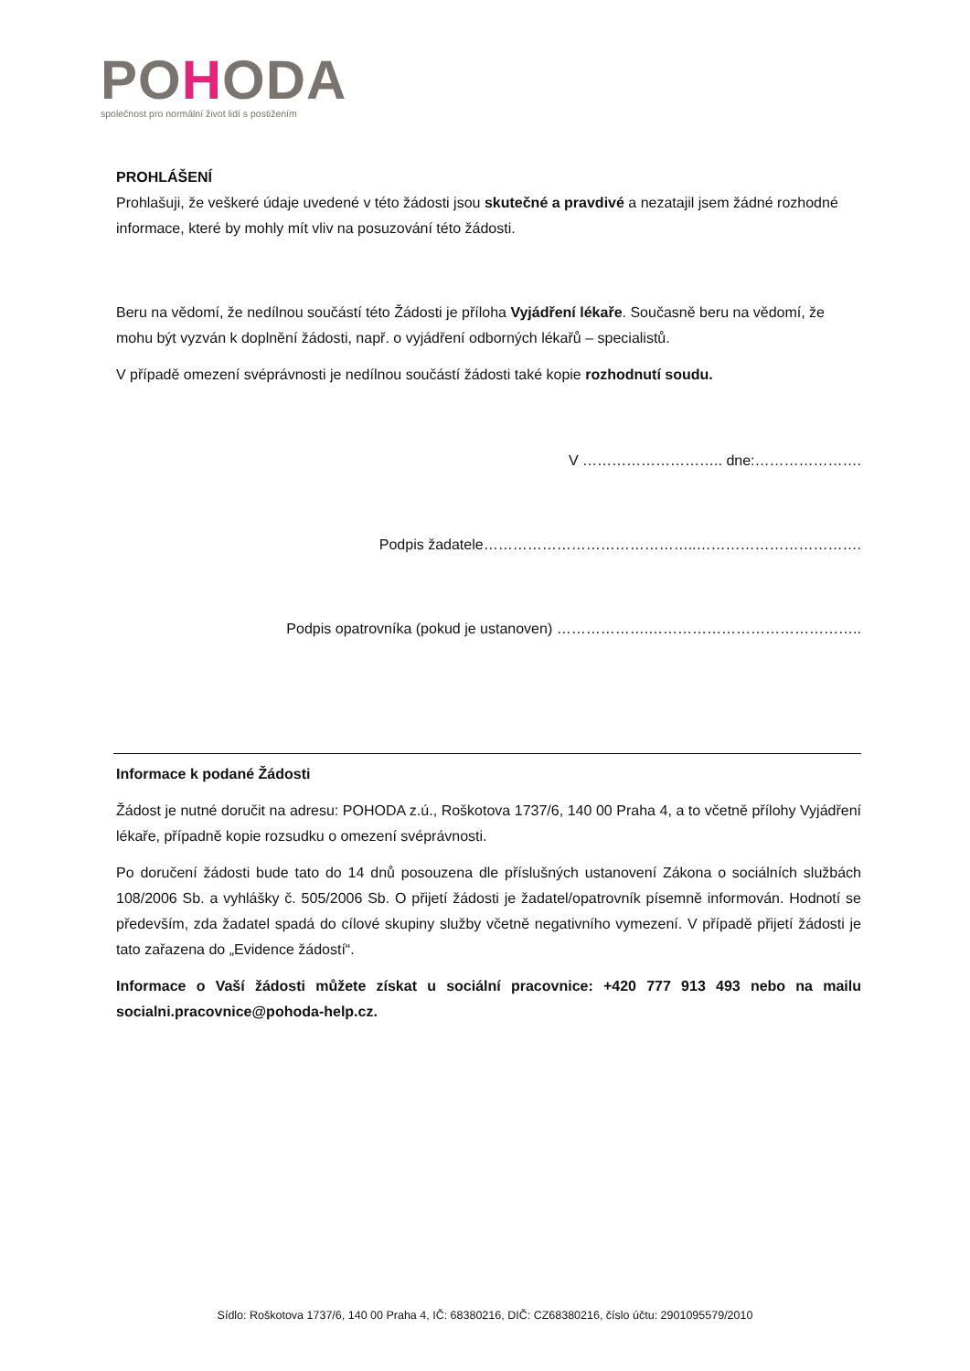POHODA
společnost pro normální život lidí s postižením
PROHLÁŠENÍ
Prohlašuji, že veškeré údaje uvedené v této žádosti jsou skutečné a pravdivé a nezatajil jsem žádné rozhodné informace, které by mohly mít vliv na posuzování této žádosti.
Beru na vědomí, že nedílnou součástí této Žádosti je příloha Vyjádření lékaře. Současně beru na vědomí, že mohu být vyzván k doplnění žádosti, např. o vyjádření odborných lékařů – specialistů.
V případě omezení svéprávnosti je nedílnou součástí žádosti také kopie rozhodnutí soudu.
V ……………………….. dne:………………….
Podpis žadatele……………………………………..…………………………….
Podpis opatrovníka (pokud je ustanoven) ……………….……………………………………..
Informace k podané Žádosti
Žádost je nutné doručit na adresu: POHODA z.ú., Roškotova 1737/6, 140 00 Praha 4, a to včetně přílohy Vyjádření lékaře, případně kopie rozsudku o omezení svéprávnosti.
Po doručení žádosti bude tato do 14 dnů posouzena dle příslušných ustanovení Zákona o sociálních službách 108/2006 Sb. a vyhlášky č. 505/2006 Sb. O přijetí žádosti je žadatel/opatrovník písemně informován. Hodnotí se především, zda žadatel spadá do cílové skupiny služby včetně negativního vymezení. V případě přijetí žádosti je tato zařazena do „Evidence žádostí“.
Informace o Vaší žádosti můžete získat u sociální pracovnice: +420 777 913 493 nebo na mailu socialni.pracovnice@pohoda-help.cz.
Sídlo: Roškotova 1737/6, 140 00 Praha 4, IČ: 68380216, DIČ: CZ68380216, číslo účtu: 2901095579/2010